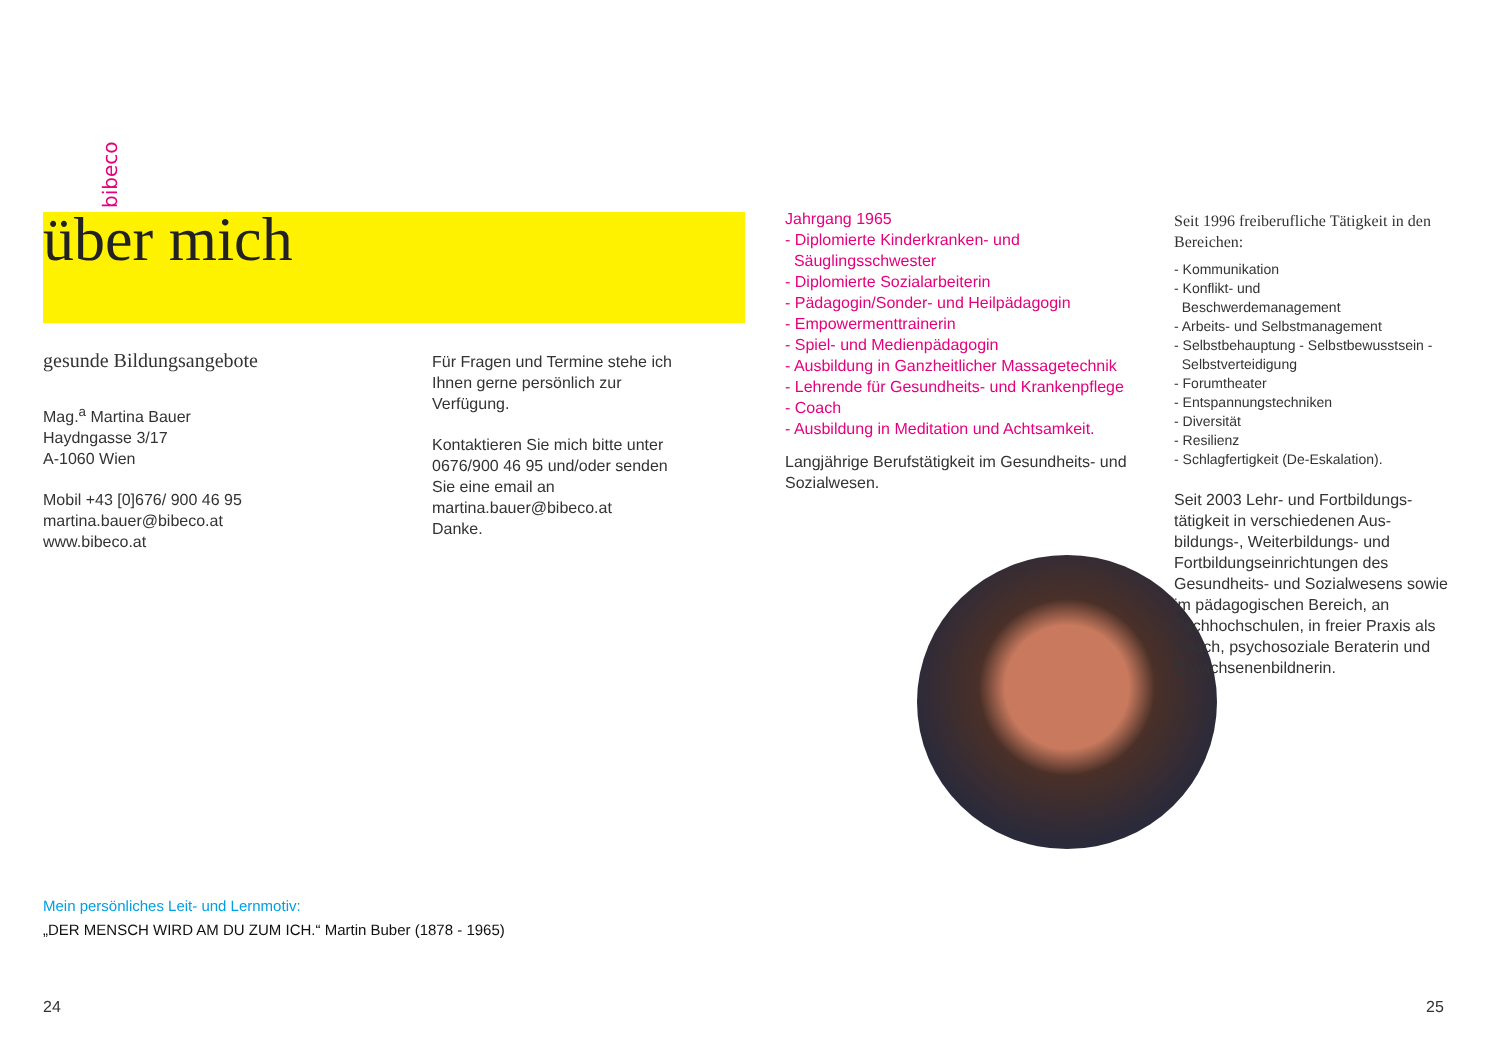bibeco
über mich
gesunde Bildungsangebote
Mag.<sup>a</sup> Martina Bauer
Haydngasse 3/17
A-1060 Wien
Mobil +43 [0]676/ 900 46 95
martina.bauer@bibeco.at
www.bibeco.at
Für Fragen und Termine stehe ich Ihnen gerne persönlich zur Verfügung.
Kontaktieren Sie mich bitte unter 0676/900 46 95 und/oder senden Sie eine email an martina.bauer@bibeco.at
Danke.
Jahrgang 1965
- Diplomierte Kinderkranken- und
Säuglingsschwester
- Diplomierte Sozialarbeiterin
- Pädagogin/Sonder- und Heilpädagogin
- Empowermenttrainerin
- Spiel- und Medienpädagogin
- Ausbildung in Ganzheitlicher Massagetechnik
- Lehrende für Gesundheits- und Krankenpflege
- Coach
- Ausbildung in Meditation und Achtsamkeit.
Langjährige Berufstätigkeit im Gesundheits- und Sozialwesen.
Seit 1996 freiberufliche Tätigkeit in den Bereichen:
- Kommunikation
- Konflikt- und
Beschwerdemanagement
- Arbeits- und Selbstmanagement
- Selbstbehauptung - Selbstbewusstsein -
Selbstverteidigung
- Forumtheater
- Entspannungstechniken
- Diversität
- Resilienz
- Schlagfertigkeit (De-Eskalation).
Seit 2003 Lehr- und Fortbildungs-tätigkeit in verschiedenen Aus-bildungs-, Weiterbildungs- und Fortbildungseinrichtungen des Gesundheits- und Sozialwesens sowie im pädagogischen Bereich, an Fachhochschulen, in freier Praxis als Coach, psychosoziale Beraterin und Erwachsenenbildnerin.
Mein persönliches Leit- und Lernmotiv:
„DER MENSCH WIRD AM DU ZUM ICH.“ Martin Buber (1878 - 1965)
24 25